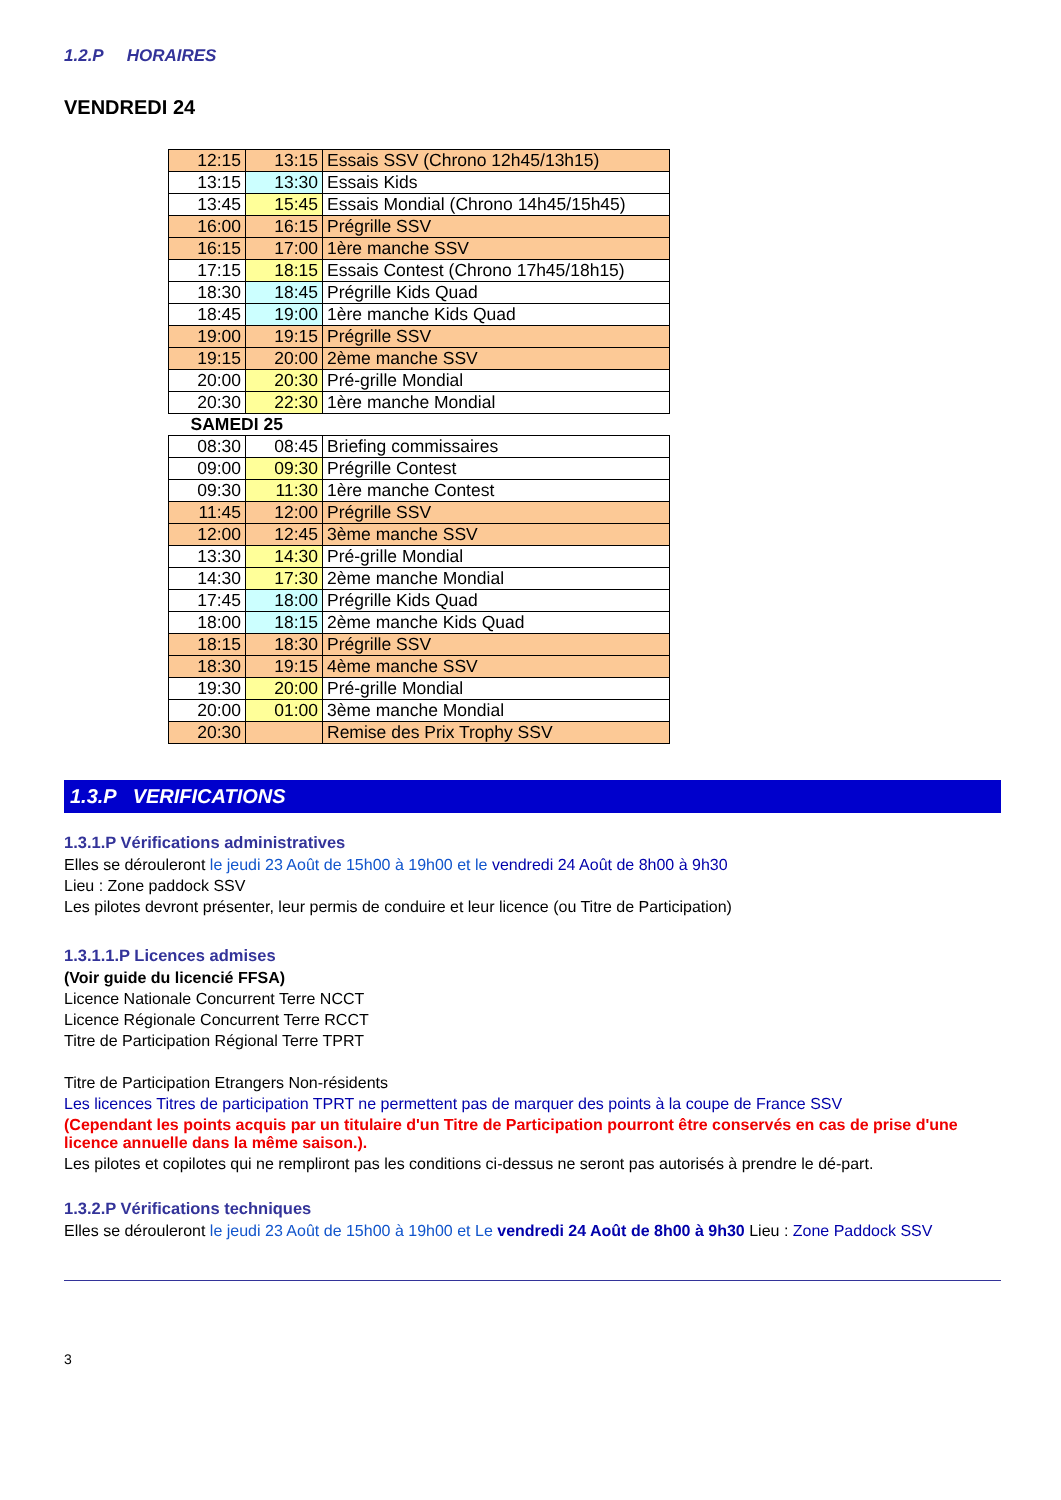1.2.P HORAIRES
VENDREDI 24
| 12:15 | 13:15 | Essais SSV (Chrono 12h45/13h15) |
| 13:15 | 13:30 | Essais Kids |
| 13:45 | 15:45 | Essais Mondial (Chrono 14h45/15h45) |
| 16:00 | 16:15 | Prégrille SSV |
| 16:15 | 17:00 | 1ère manche SSV |
| 17:15 | 18:15 | Essais Contest (Chrono 17h45/18h15) |
| 18:30 | 18:45 | Prégrille Kids Quad |
| 18:45 | 19:00 | 1ère manche Kids Quad |
| 19:00 | 19:15 | Prégrille SSV |
| 19:15 | 20:00 | 2ème manche SSV |
| 20:00 | 20:30 | Pré-grille Mondial |
| 20:30 | 22:30 | 1ère manche Mondial |
| SAMEDI 25 | | |
| 08:30 | 08:45 | Briefing commissaires |
| 09:00 | 09:30 | Prégrille Contest |
| 09:30 | 11:30 | 1ère manche Contest |
| 11:45 | 12:00 | Prégrille SSV |
| 12:00 | 12:45 | 3ème manche SSV |
| 13:30 | 14:30 | Pré-grille Mondial |
| 14:30 | 17:30 | 2ème manche Mondial |
| 17:45 | 18:00 | Prégrille Kids Quad |
| 18:00 | 18:15 | 2ème manche Kids Quad |
| 18:15 | 18:30 | Prégrille SSV |
| 18:30 | 19:15 | 4ème manche SSV |
| 19:30 | 20:00 | Pré-grille Mondial |
| 20:00 | 01:00 | 3ème manche Mondial |
| 20:30 | | Remise des Prix Trophy SSV |
1.3.P VERIFICATIONS
1.3.1.P Vérifications administratives
Elles se dérouleront le jeudi 23 Août de 15h00 à 19h00 et le vendredi 24 Août de 8h00 à 9h30
Lieu : Zone paddock SSV
Les pilotes devront présenter, leur permis de conduire et leur licence (ou Titre de Participation)
1.3.1.1.P Licences admises
(Voir guide du licencié FFSA)
Licence Nationale Concurrent Terre NCCT
Licence Régionale Concurrent Terre RCCT
Titre de Participation Régional Terre TPRT
Titre de Participation Etrangers Non-résidents
Les licences Titres de participation TPRT ne permettent pas de marquer des points à la coupe de France SSV
(Cependant les points acquis par un titulaire d'un Titre de Participation pourront être conservés en cas de prise d'une licence annuelle dans la même saison.).
Les pilotes et copilotes qui ne rempliront pas les conditions ci-dessus ne seront pas autorisés à prendre le dé-part.
1.3.2.P Vérifications techniques
Elles se dérouleront le jeudi 23 Août de 15h00 à 19h00 et Le vendredi 24 Août de 8h00 à 9h30 Lieu : Zone Paddock SSV
3